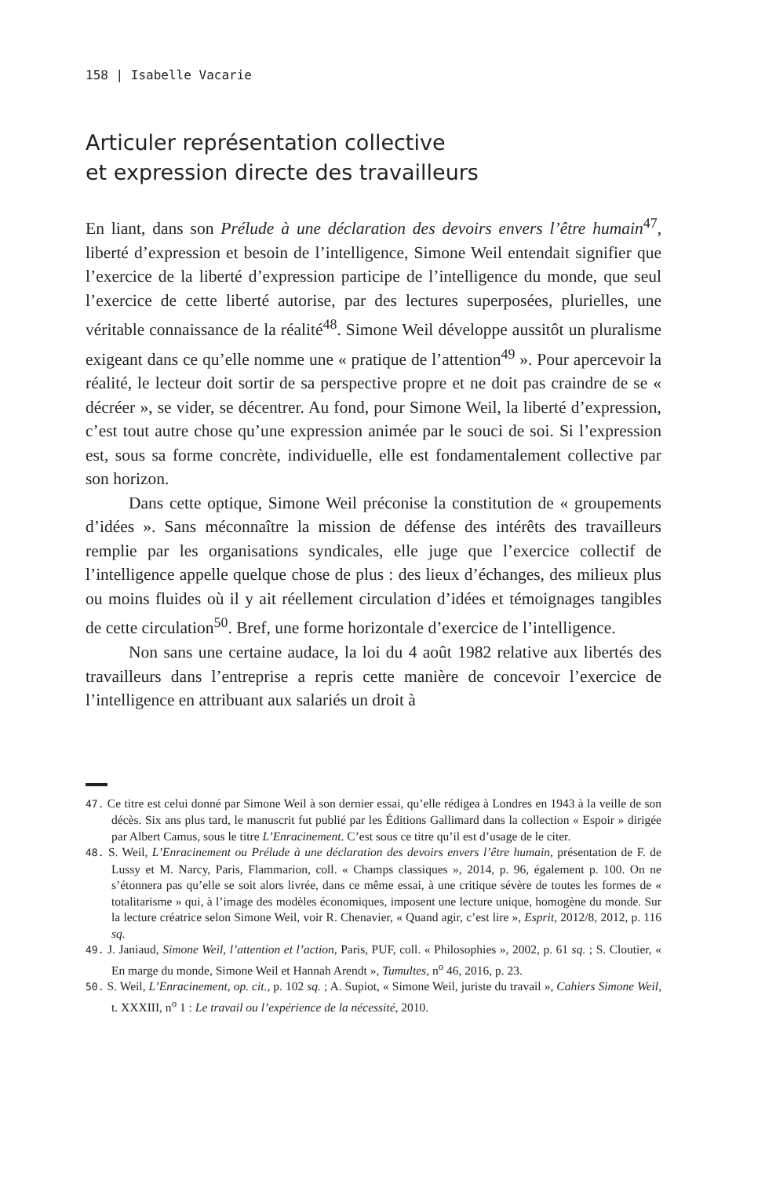158 | Isabelle Vacarie
Articuler représentation collective
et expression directe des travailleurs
En liant, dans son Prélude à une déclaration des devoirs envers l’être humain<sup>47</sup>, liberté d’expression et besoin de l’intelligence, Simone Weil entendait signifier que l’exercice de la liberté d’expression participe de l’intelligence du monde, que seul l’exercice de cette liberté autorise, par des lectures superposées, plurielles, une véritable connaissance de la réalité<sup>48</sup>. Simone Weil développe aussitôt un pluralisme exigeant dans ce qu’elle nomme une « pratique de l’attention<sup>49</sup> ». Pour apercevoir la réalité, le lecteur doit sortir de sa perspective propre et ne doit pas craindre de se « décréer », se vider, se décentrer. Au fond, pour Simone Weil, la liberté d’expression, c’est tout autre chose qu’une expression animée par le souci de soi. Si l’expression est, sous sa forme concrète, individuelle, elle est fondamentalement collective par son horizon.
Dans cette optique, Simone Weil préconise la constitution de « groupements d’idées ». Sans méconnaître la mission de défense des intérêts des travailleurs remplie par les organisations syndicales, elle juge que l’exercice collectif de l’intelligence appelle quelque chose de plus : des lieux d’échanges, des milieux plus ou moins fluides où il y ait réellement circulation d’idées et témoignages tangibles de cette circulation<sup>50</sup>. Bref, une forme horizontale d’exercice de l’intelligence.
Non sans une certaine audace, la loi du 4 août 1982 relative aux libertés des travailleurs dans l’entreprise a repris cette manière de concevoir l’exercice de l’intelligence en attribuant aux salariés un droit à
47. Ce titre est celui donné par Simone Weil à son dernier essai, qu’elle rédigea à Londres en 1943 à la veille de son décès. Six ans plus tard, le manuscrit fut publié par les Éditions Gallimard dans la collection « Espoir » dirigée par Albert Camus, sous le titre L’Enracinement. C’est sous ce titre qu’il est d’usage de le citer.
48. S. Weil, L’Enracinement ou Prélude à une déclaration des devoirs envers l’être humain, présentation de F. de Lussy et M. Narcy, Paris, Flammarion, coll. « Champs classiques », 2014, p. 96, également p. 100. On ne s’étonnera pas qu’elle se soit alors livrée, dans ce même essai, à une critique sévère de toutes les formes de « totalitarisme » qui, à l’image des modèles économiques, imposent une lecture unique, homogène du monde. Sur la lecture créatrice selon Simone Weil, voir R. Chenavier, « Quand agir, c’est lire », Esprit, 2012/8, 2012, p. 116 sq.
49. J. Janiaud, Simone Weil, l’attention et l’action, Paris, PUF, coll. « Philosophies », 2002, p. 61 sq. ; S. Cloutier, « En marge du monde, Simone Weil et Hannah Arendt », Tumultes, n<sup>o</sup> 46, 2016, p. 23.
50. S. Weil, L’Enracinement, op. cit., p. 102 sq. ; A. Supiot, « Simone Weil, juriste du travail », Cahiers Simone Weil, t. XXXIII, n<sup>o</sup> 1 : Le travail ou l’expérience de la nécessité, 2010.